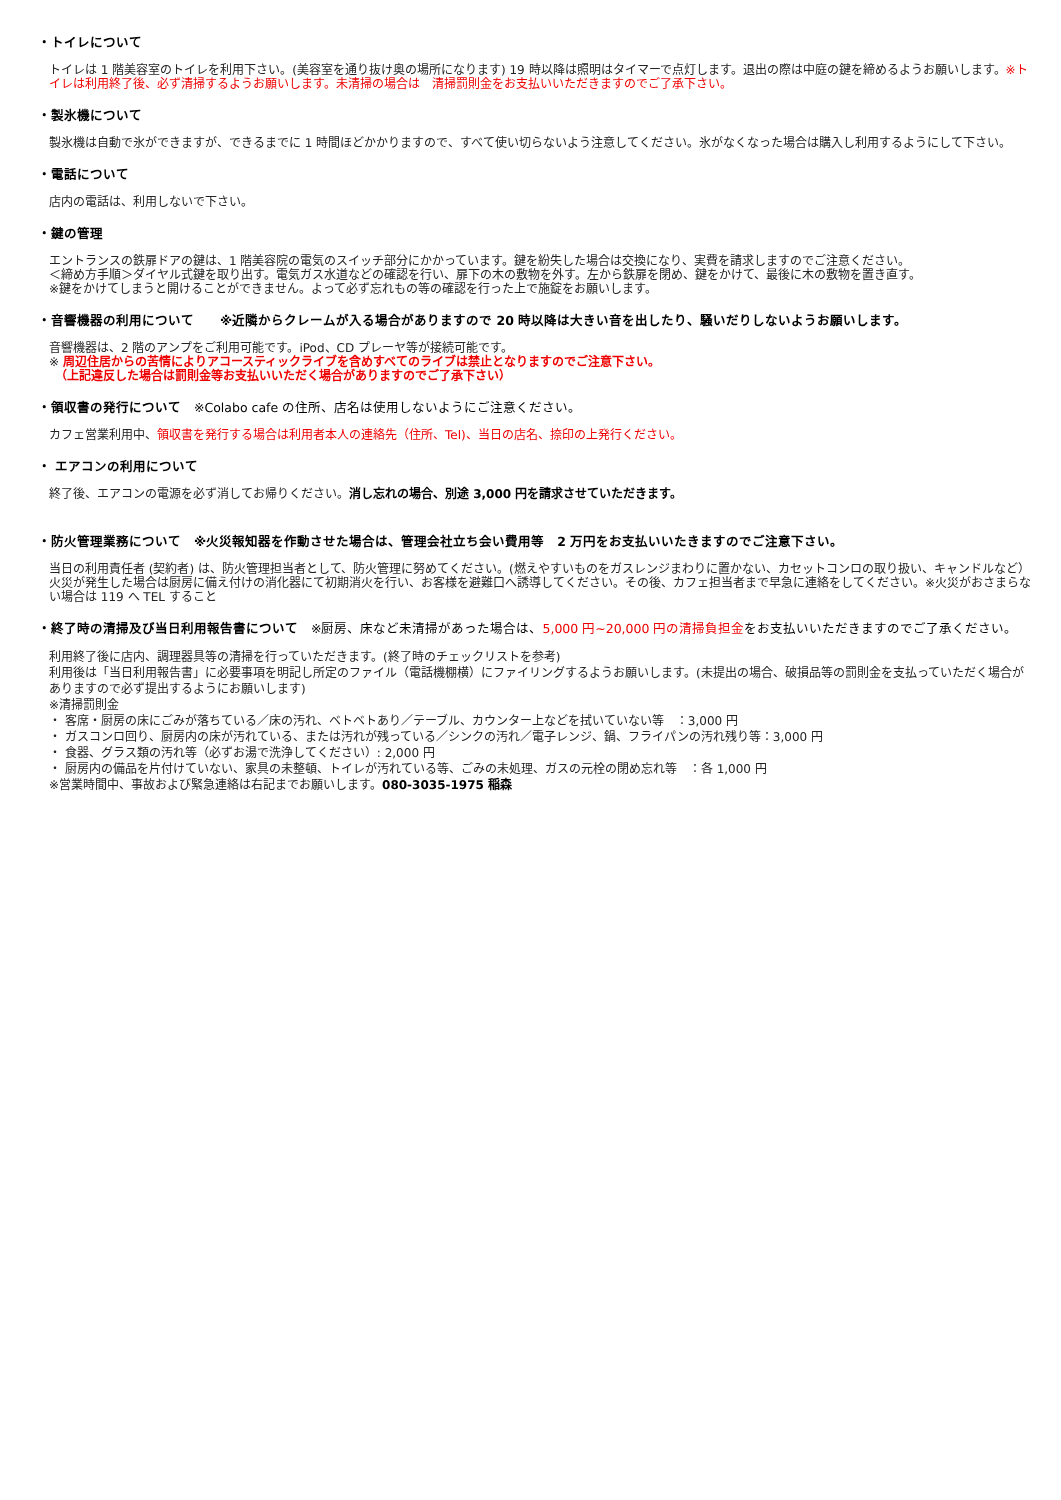・トイレについて
トイレは 1 階美容室のトイレを利用下さい。(美容室を通り抜け奥の場所になります) 19 時以降は照明はタイマーで点灯します。退出の際は中庭の鍵を締めるようお願いします。※トイレは利用終了後、必ず清掃するようお願いします。未清掃の場合は　清掃罰則金をお支払いいただきますのでご了承下さい。
・製氷機について
製氷機は自動で氷ができますが、できるまでに 1 時間ほどかかりますので、すべて使い切らないよう注意してください。氷がなくなった場合は購入し利用するようにして下さい。
・電話について
店内の電話は、利用しないで下さい。
・鍵の管理
エントランスの鉄扉ドアの鍵は、1 階美容院の電気のスイッチ部分にかかっています。鍵を紛失した場合は交換になり、実費を請求しますのでご注意ください。
＜締め方手順＞ダイヤル式鍵を取り出す。電気ガス水道などの確認を行い、扉下の木の敷物を外す。左から鉄扉を閉め、鍵をかけて、最後に木の敷物を置き直す。
※鍵をかけてしまうと開けることができません。よって必ず忘れもの等の確認を行った上で施錠をお願いします。
・音響機器の利用について　　※近隣からクレームが入る場合がありますので 20 時以降は大きい音を出したり、騒いだりしないようお願いします。
音響機器は、2 階のアンプをご利用可能です。iPod、CD プレーヤ等が接続可能です。
※ 周辺住居からの苦情によりアコースティックライブを含めすべてのライブは禁止となりますのでご注意下さい。
　（上記違反した場合は罰則金等お支払いいただく場合がありますのでご了承下さい）
・領収書の発行について　※Colabo cafe の住所、店名は使用しないようにご注意ください。
カフェ営業利用中、領収書を発行する場合は利用者本人の連絡先（住所、Tel)、当日の店名、捺印の上発行ください。
・ エアコンの利用について
終了後、エアコンの電源を必ず消してお帰りください。消し忘れの場合、別途 3,000 円を請求させていただきます。
・防火管理業務について　※火災報知器を作動させた場合は、管理会社立ち会い費用等　2 万円をお支払いいたきますのでご注意下さい。
当日の利用責任者 (契約者) は、防火管理担当者として、防火管理に努めてください。(燃えやすいものをガスレンジまわりに置かない、カセットコンロの取り扱い、キャンドルなど）火災が発生した場合は厨房に備え付けの消化器にて初期消火を行い、お客様を避難口へ誘導してください。その後、カフェ担当者まで早急に連絡をしてください。※火災がおさまらない場合は 119 へ TEL すること
・終了時の清掃及び当日利用報告書について　※厨房、床など未清掃があった場合は、5,000 円~20,000 円の清掃負担金をお支払いいただきますのでご了承ください。
利用終了後に店内、調理器具等の清掃を行っていただきます。(終了時のチェックリストを参考)
利用後は「当日利用報告書」に必要事項を明記し所定のファイル（電話機棚横）にファイリングするようお願いします。(未提出の場合、破損品等の罰則金を支払っていただく場合がありますので必ず提出するようにお願いします)
※清掃罰則金
・ 客席・厨房の床にごみが落ちている／床の汚れ、ベトベトあり／テーブル、カウンター上などを拭いていない等　：3,000 円
・ ガスコンロ回り、厨房内の床が汚れている、または汚れが残っている／シンクの汚れ／電子レンジ、鍋、フライパンの汚れ残り等：3,000 円
・ 食器、グラス類の汚れ等（必ずお湯で洗浄してください）: 2,000 円
・ 厨房内の備品を片付けていない、家具の未整頓、トイレが汚れている等、ごみの未処理、ガスの元栓の閉め忘れ等　：各 1,000 円
※営業時間中、事故および緊急連絡は右記までお願いします。080-3035-1975 稲森